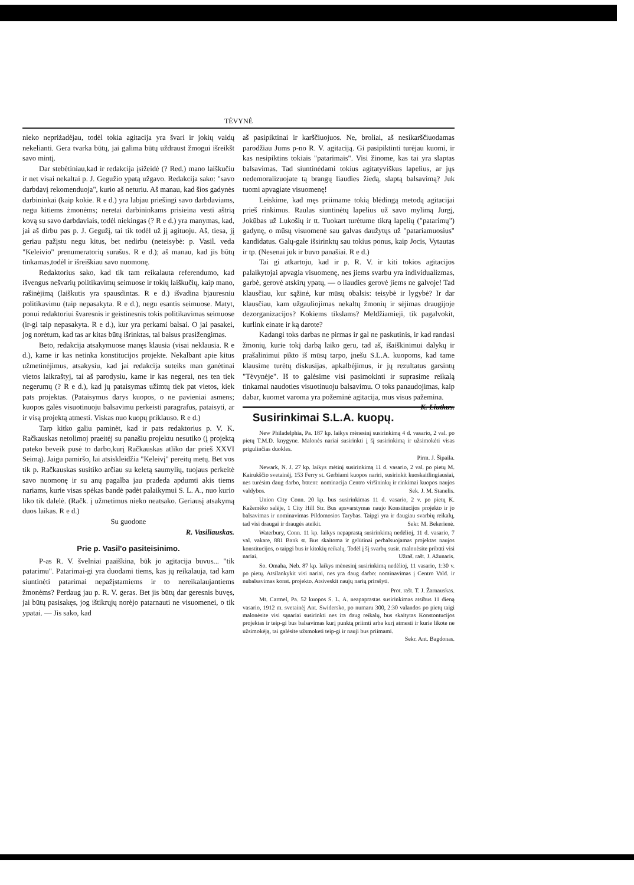TĖVYNĖ
nieko nepriżadėjau, todėl tokia agitacija yra švari ir jokių vaidų nekelianti. Gera tvarka būtų, jai galima būtų uždraust žmogui išreikšt savo mintį.
Dar stebėtiniau,kad ir redakcija įsižeidė (? Red.) mano laiškučiu ir net visai nekaltai p. J. Gegužio ypatą užgavo. Redakcija sako: "savo darbdavį rekomenduoja", kurio aš neturiu. Aš manau, kad šios gadynės darbininkai (kaip kokie. R e d.) yra labjau priešingi savo darbdaviams, negu kitiems żmonėms; neretai darbininkams prisieina vesti aštrią kovą su savo darbdaviais, todėl niekingas (? R e d.) yra manymas, kad, jai aš dirbu pas p. J. Gegužį, tai tik todėl už jį agituoju. Aš, tiesa, jį geriau pažįstu negu kitus, bet nedirbu (neteisybė: p. Vasil. veda "Keleivio" prenumeratorių surašus. R e d.); aš manau, kad jis būtų tinkamas,todėl ir išreiškiau savo nuomonę.
Redaktorius sako, kad tik tam reikalauta referendumo, kad išvengus nešvarių politikavimų seimuose ir tokių laiškučių, kaip mano, rašinėjimą (laiškutis yra spausdintas. R e d.) išvadina bjauresniu politikavimu (taip nepasakyta. R e d.), negu esantis seimuose. Matyt, ponui redaktoriui švaresnis ir geistinesnis tokis politikavimas seimuose (ir-gi taip nepasakyta. R e d.), kur yra perkami balsai. O jai pasakei, jog norėtum, kad tas ar kitas būtų išrinktas, tai baisus prasižengimas.
Beto, redakcija atsakymuose manęs klausia (visai neklausia. R e d.), kame ir kas netinka konstitucijos projekte. Nekalbant apie kitus užmetinėjimus, atsakysiu, kad jai redakcija suteiks man ganėtinai vietos laikraštyj, tai aš parodysiu, kame ir kas negerai, nes ten tiek negerumų (? R e d.), kad jų pataisymas užimtų tiek pat vietos, kiek pats projektas. (Pataisymus darys kuopos, o ne pavieniai asmens; kuopos galės visuotinuoju balsavimu perkeisti paragrafus, pataisyti, ar ir visą projektą atmesti. Viskas nuo kuopų priklauso. R e d.)
Tarp kitko galiu paminėt, kad ir pats redaktorius p. V. K. Račkauskas netolimoj praeitėj su panašiu projektu nesutiko (į projektą pateko beveik pusė to darbo,kurį Račkauskas atliko dar prieš XXVI Seimą). Jaigu pamiršo, lai atsiskleidžia "Keleivį" pereitų metų. Bet vos tik p. Račkauskas susitiko arčiau su keletą saumylių, tuojaus perkeitė savo nuomonę ir su anų pagalba jau pradeda apdumti akis tiems nariams, kurie visas spėkas bandė padėt palaikymui S. L. A., nuo kurio liko tik dalelė. (Račk. į užmetimus nieko neatsako. Geriausį atsakymą duos laikas. R e d.)
Su guodone
R. Vasiliauskas.
Prie p. Vasil'o pasiteisinimo.
P-as R. V. švelniai paaiškina, būk jo agitacija buvus... "tik patarimu". Patarimai-gi yra duodami tiems, kas jų reikalauja, tad kam siuntinėti patarimai nepažįstamiems ir to nereikalaujantiems žmonėms? Perdaug jau p. R. V. geras. Bet jis būtų dar geresnis buvęs, jai būtų pasisakęs, jog ištikrųjų norėjo patarnauti ne visuomenei, o tik ypatai. — Jis sako, kad
aš pasipiktinai ir karščiuojuos. Ne, broliai, aš nesikarščiuodamas parodžiau Jums p-no R. V. agitaciją. Gi pasipiktinti turėjau kuomi, ir kas nesipiktins tokiais "patarimais". Visi žinome, kas tai yra slaptas balsavimas. Tad siuntinėdami tokius agitatyviškus lapelius, ar jųs nedemoralizuojate tą brangų liaudies žiedą, slaptą balsavimą? Juk tuomi apvagiate visuomenę!
Leiskime, kad męs priimame tokią blėdingą metodą agitacijai prieš rinkimus. Raulas siuntinėtų lapelius už savo mylimą Jurgį, Jokūbas už Lukošių ir tt. Tuokart turėtume tikrą lapelių ("patarimų") gadynę, o mūsų visuomenė sau galvas daužytųs už "patariamuosius" kandidatus. Galų-gale išsirinktų sau tokius ponus, kaip Jocis, Vytautas ir tp. (Nesenai juk ir buvo panašiai. R e d.)
Tai gi atkartoju, kad ir p. R. V. ir kiti tokios agitacijos palaikytojai apvagia visuomenę, nes jiems svarbu yra individualizmas, garbė, gerovė atskirų ypatų, — o liaudies gerovė jiems ne galvoje! Tad klausčiau, kur sąžinė, kur mūsų obalsis: teisybė ir lygybė? Ir dar klausčiau, kam užgauliojimas nekaltų žmonių ir sėjimas draugijoje dezorganizacijos? Kokiems tikslams? Meldžiamieji, tik pagalvokit, kurlink einate ir ką darote?
Kadangi toks darbas ne pirmas ir gal ne paskutinis, ir kad randasi žmonių, kurie tokį darbą laiko geru, tad aš, išaiškinimui dalykų ir prašalinimui pikto iš mūsų tarpo, įnešu S.L.A. kuopoms, kad tame klausime turėtų diskusijas, apkalbėjimus, ir jų rezultatus garsintų "Tėvynėje". Iš to galėsime visi pasimokinti ir suprasime reikalą tinkamai naudoties visuotinuoju balsavimu. O toks panaudojimas, kaip dabar, kuomet varoma yra požeminė agitacija, mus visus pažemina. K. Liutkus.
Susirinkimai S.L.A. kuopų.
New Philadelphia, Pa. 187 kp. laikys mėnesinį susirinkimą 4 d. vasario, 2 val. po pietų T.M.D. knygyne. Malonės nariai susirinkti į šį susirinkimą ir užsimokėti visas prigulinčias duokles.
Pirm. J. Šipaila.
Newark, N. J. 27 kp. laikys mėtinį susirinkimą 11 d. vasario, 2 val. po pietų M. Kairukščio svetainėj, 153 Ferry st. Gerbiami kuopos nariri, susirinkit kuoskaitlingiausiai, nes turėsim daug darbo, būtent: nominacija Centro viršininkų ir rinkimai kuopos naujos valdybos. Sek. J. M. Stanelis.
Union City Conn. 20 kp. bus susirinkimas 11 d. vasario, 2 v. po pietų K. Kažemėko salėje, 1 City Hill Str. Bus apsvarstymas naujo Konstitucijos projekto ir jo balsavimas ir nominavimas Pildomosios Tarybas. Taipgi yra ir daugiau svarbių reikalų, tad visi draugai ir draugės ateikit. Sekr. M. Bekerienė.
Waterbury, Conn. 11 kp. laikys nepaprastą susirinkimą nedėlioj, 11 d. vasario, 7 val. vakare, 881 Bank st. Bus skaitoma ir gelūtinai perbalsuojamas projektas naujos konstitucijos, o taipgi bus ir kitokių reikalų. Todėl į šį svarbų susir. malonėsite pribūti visi nariai. Užraš. rašt. J. Ažunaris.
So. Omaha, Neb. 87 kp. laikys mėnesinį susirinkimą nedėlioj, 11 vasario, 1:30 v. po pietų. Atsilankykit visi nariai, nes yra daug darbo: nominavimas į Centro Vald. ir nubalsavimas konst. projekto. Atsiveskit naujų narių prirašyti.
Prot. rašt. T. J. Žarnauskas.
Mt. Carmel, Pa. 52 kuopos S. L. A. neapaprastas susirinkimas atsibus 11 dieną vasario, 1912 m. svetainėj Ant. Swidersko, po numaru 300, 2:30 valandos po pietų taigi malonėsite visi sąnariai susirinkti nes ira daug reikalų, bus skaitytas Konstontucijos projektas ir teip-gi bus balsavimas kurį punktą priimti arba kurį atmesti ir kurie likote ne užsimokėją, tai galėsite užsmoketi teip-gi ir nauji bus priimami. Sekr. Ant. Bagdonas.